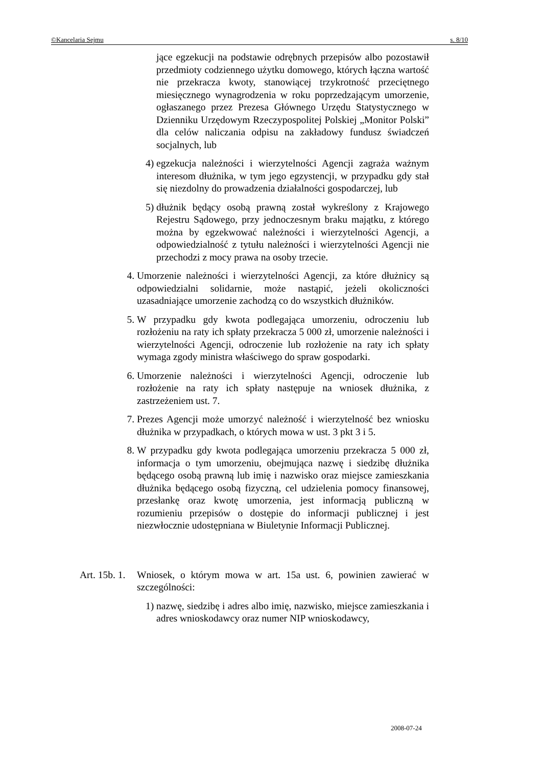©Kancelaria Sejmu s. 8/10
jące egzekucji na podstawie odrębnych przepisów albo pozostawił przedmioty codziennego użytku domowego, których łączna wartość nie przekracza kwoty, stanowiącej trzykrotność przeciętnego miesięcznego wynagrodzenia w roku poprzedzającym umorzenie, ogłaszanego przez Prezesa Głównego Urzędu Statystycznego w Dzienniku Urzędowym Rzeczypospolitej Polskiej „Monitor Polski” dla celów naliczania odpisu na zakładowy fundusz świadczeń socjalnych, lub
4) egzekucja należności i wierzytelności Agencji zagraża ważnym interesom dłużnika, w tym jego egzystencji, w przypadku gdy stał się niezdolny do prowadzenia działalności gospodarczej, lub
5) dłużnik będący osobą prawną został wykreślony z Krajowego Rejestru Sądowego, przy jednoczesnym braku majątku, z którego można by egzekwować należności i wierzytelności Agencji, a odpowiedzialność z tytułu należności i wierzytelności Agencji nie przechodzi z mocy prawa na osoby trzecie.
4. Umorzenie należności i wierzytelności Agencji, za które dłużnicy są odpowiedzialni solidarnie, może nastąpić, jeżeli okoliczności uzasadniające umorzenie zachodzą co do wszystkich dłużników.
5. W przypadku gdy kwota podlegająca umorzeniu, odroczeniu lub rozłożeniu na raty ich spłaty przekracza 5 000 zł, umorzenie należności i wierzytelności Agencji, odroczenie lub rozłożenie na raty ich spłaty wymaga zgody ministra właściwego do spraw gospodarki.
6. Umorzenie należności i wierzytelności Agencji, odroczenie lub rozłożenie na raty ich spłaty następuje na wniosek dłużnika, z zastrzeżeniem ust. 7.
7. Prezes Agencji może umorzyć należność i wierzytelność bez wniosku dłużnika w przypadkach, o których mowa w ust. 3 pkt 3 i 5.
8. W przypadku gdy kwota podlegająca umorzeniu przekracza 5 000 zł, informacja o tym umorzeniu, obejmująca nazwę i siedzibę dłużnika będącego osobą prawną lub imię i nazwisko oraz miejsce zamieszkania dłużnika będącego osobą fizyczną, cel udzielenia pomocy finansowej, przesłankę oraz kwotę umorzenia, jest informacją publiczną w rozumieniu przepisów o dostępie do informacji publicznej i jest niezwłocznie udostępniana w Biuletynie Informacji Publicznej.
Art. 15b. 1.
Wniosek, o którym mowa w art. 15a ust. 6, powinien zawierać w szczególności:
1) nazwę, siedzibę i adres albo imię, nazwisko, miejsce zamieszkania i adres wnioskodawcy oraz numer NIP wnioskodawcy,
2008-07-24